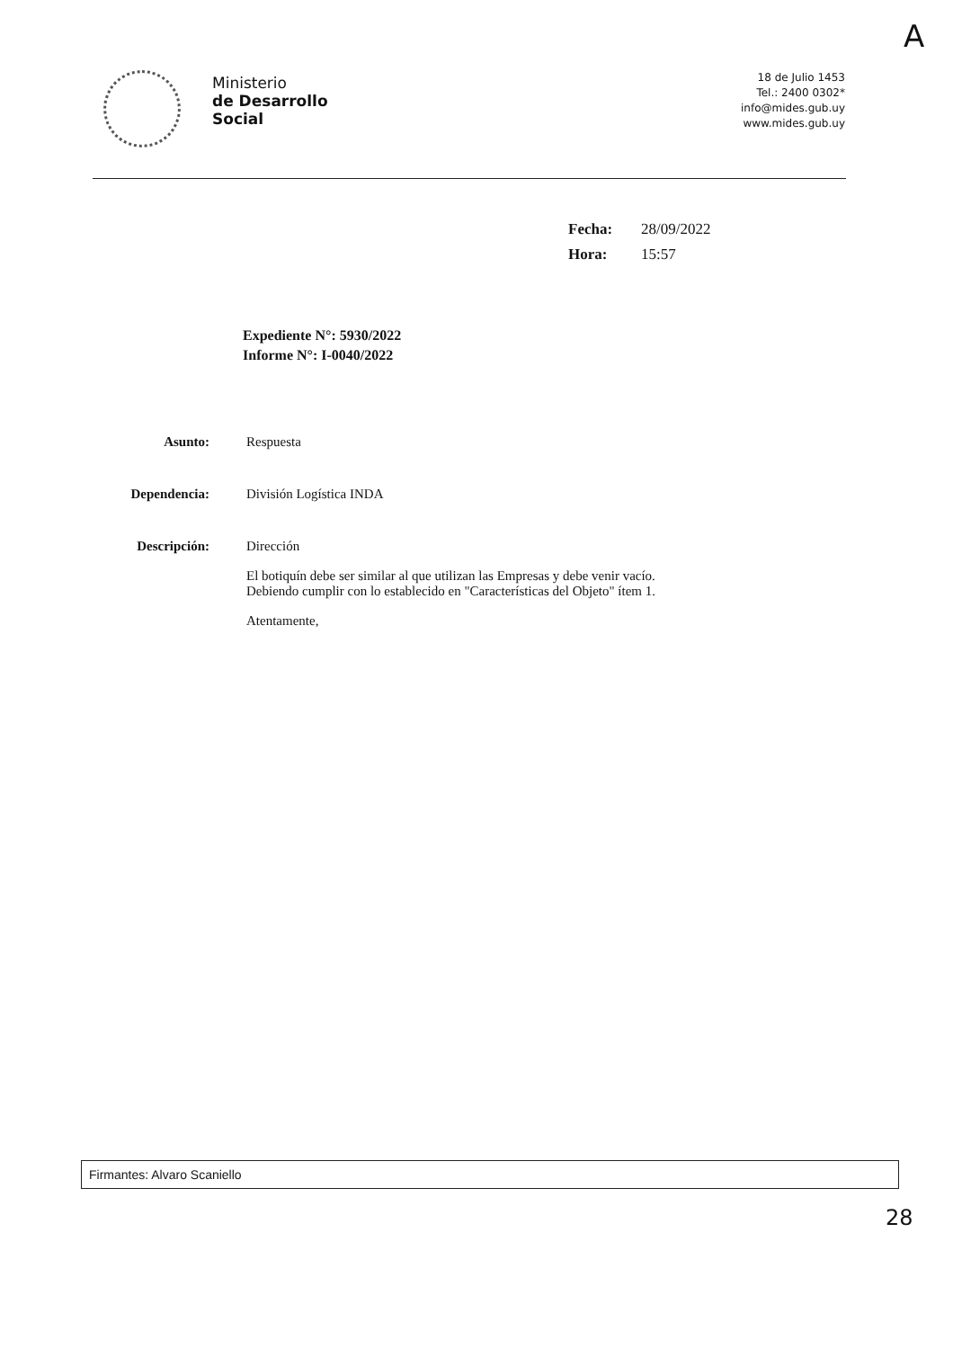A
Ministerio
de Desarrollo
Social
18 de Julio 1453
Tel.: 2400 0302*
info@mides.gub.uy
www.mides.gub.uy
| Fecha: | 28/09/2022 |
| Hora: | 15:57 |
Expediente N°: 5930/2022
Informe N°: I-0040/2022
| Asunto: | Respuesta |
| Dependencia: | División Logística INDA |
| Descripción: | Dirección El botiquín debe ser similar al que utilizan las Empresas y debe venir vacío. Debiendo cumplir con lo establecido en "Características del Objeto" ítem 1. Atentamente, |
Firmantes: Alvaro Scaniello
28